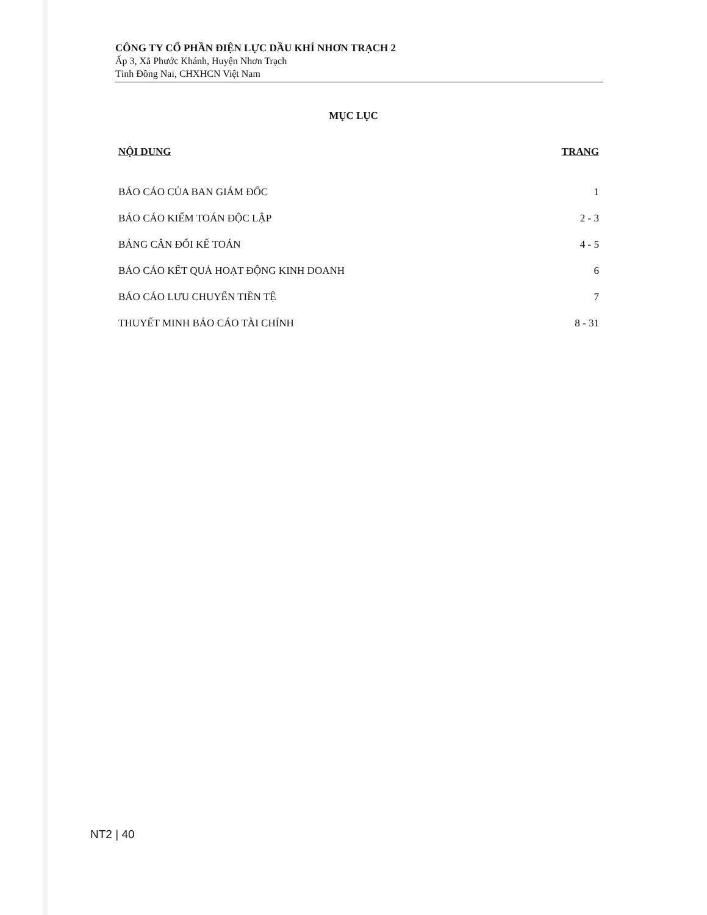CÔNG TY CỔ PHẦN ĐIỆN LỰC DẦU KHÍ NHƠN TRẠCH 2
Ấp 3, Xã Phước Khánh, Huyện Nhơn Trạch
Tỉnh Đồng Nai, CHXHCN Việt Nam
MỤC LỤC
| NỘI DUNG | TRANG |
| --- | --- |
| BÁO CÁO CỦA BAN GIÁM ĐỐC | 1 |
| BÁO CÁO KIỂM TOÁN ĐỘC LẬP | 2 - 3 |
| BẢNG CÂN ĐỐI KẾ TOÁN | 4 - 5 |
| BÁO CÁO KẾT QUẢ HOẠT ĐỘNG KINH DOANH | 6 |
| BÁO CÁO LƯU CHUYỂN TIỀN TỆ | 7 |
| THUYẾT MINH BÁO CÁO TÀI CHÍNH | 8 - 31 |
NT2 | 40